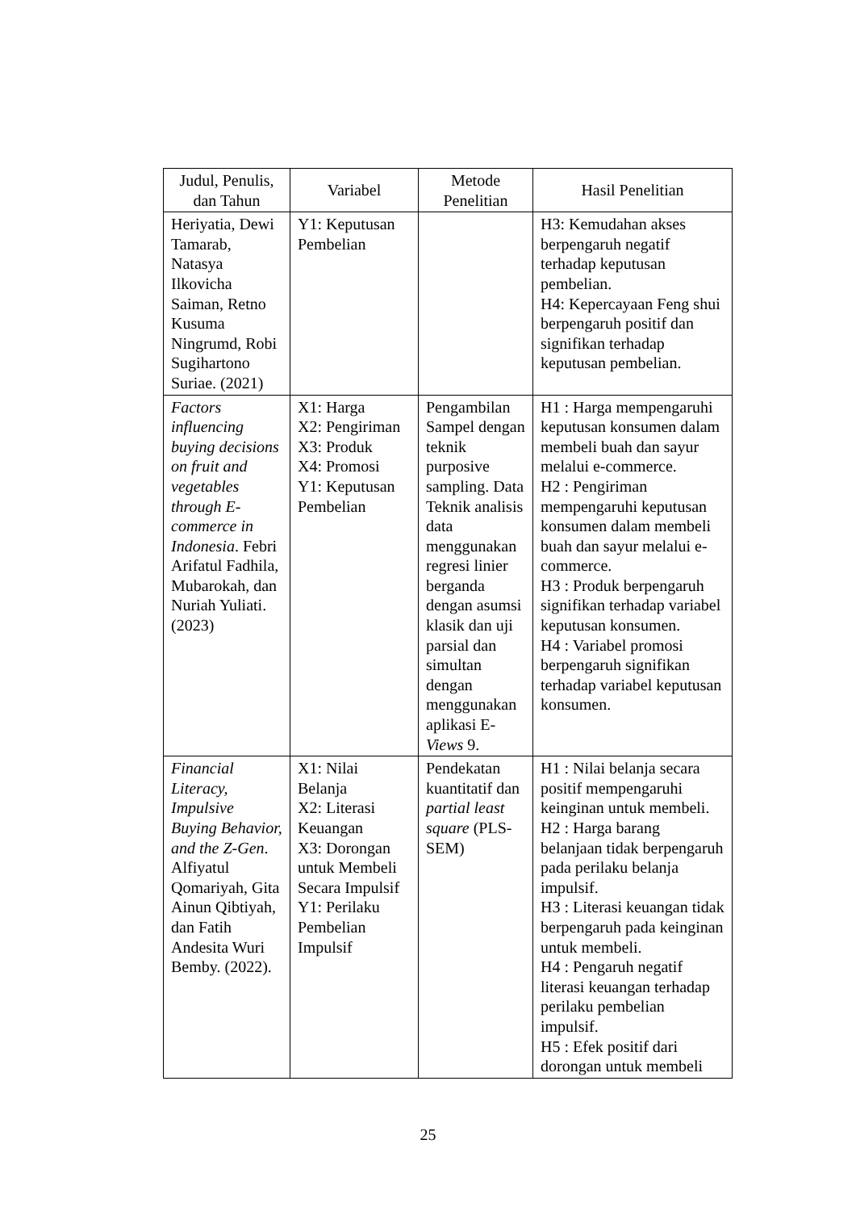| Judul, Penulis, dan Tahun | Variabel | Metode Penelitian | Hasil Penelitian |
| --- | --- | --- | --- |
| Heriyatia, Dewi Tamarab, Natasya Ilkovicha Saiman, Retno Kusuma Ningrumd, Robi Sugihartono Suriae. (2021) | Y1: Keputusan Pembelian | | H3: Kemudahan akses berpengaruh negatif terhadap keputusan pembelian. H4: Kepercayaan Feng shui berpengaruh positif dan signifikan terhadap keputusan pembelian. |
| Factors influencing buying decisions on fruit and vegetables through E-commerce in Indonesia . Febri Arifatul Fadhila, Mubarokah, dan Nuriah Yuliati. (2023) | X1: Harga X2: Pengiriman X3: Produk X4: Promosi Y1: Keputusan Pembelian | Pengambilan Sampel dengan teknik purposive sampling. Data Teknik analisis data menggunakan regresi linier berganda dengan asumsi klasik dan uji parsial dan simultan dengan menggunakan aplikasi E- Views 9. | H1 : Harga mempengaruhi keputusan konsumen dalam membeli buah dan sayur melalui e-commerce. H2 : Pengiriman mempengaruhi keputusan konsumen dalam membeli buah dan sayur melalui e-commerce. H3 : Produk berpengaruh signifikan terhadap variabel keputusan konsumen. H4 : Variabel promosi berpengaruh signifikan terhadap variabel keputusan konsumen. |
| Financial Literacy, Impulsive Buying Behavior, and the Z-Gen . Alfiyatul Qomariyah, Gita Ainun Qibtiyah, dan Fatih Andesita Wuri Bemby. (2022). | X1: Nilai Belanja X2: Literasi Keuangan X3: Dorongan untuk Membeli Secara Impulsif Y1: Perilaku Pembelian Impulsif | Pendekatan kuantitatif dan partial least square (PLS-SEM) | H1 : Nilai belanja secara positif mempengaruhi keinginan untuk membeli. H2 : Harga barang belanjaan tidak berpengaruh pada perilaku belanja impulsif. H3 : Literasi keuangan tidak berpengaruh pada keinginan untuk membeli. H4 : Pengaruh negatif literasi keuangan terhadap perilaku pembelian impulsif. H5 : Efek positif dari dorongan untuk membeli |
25